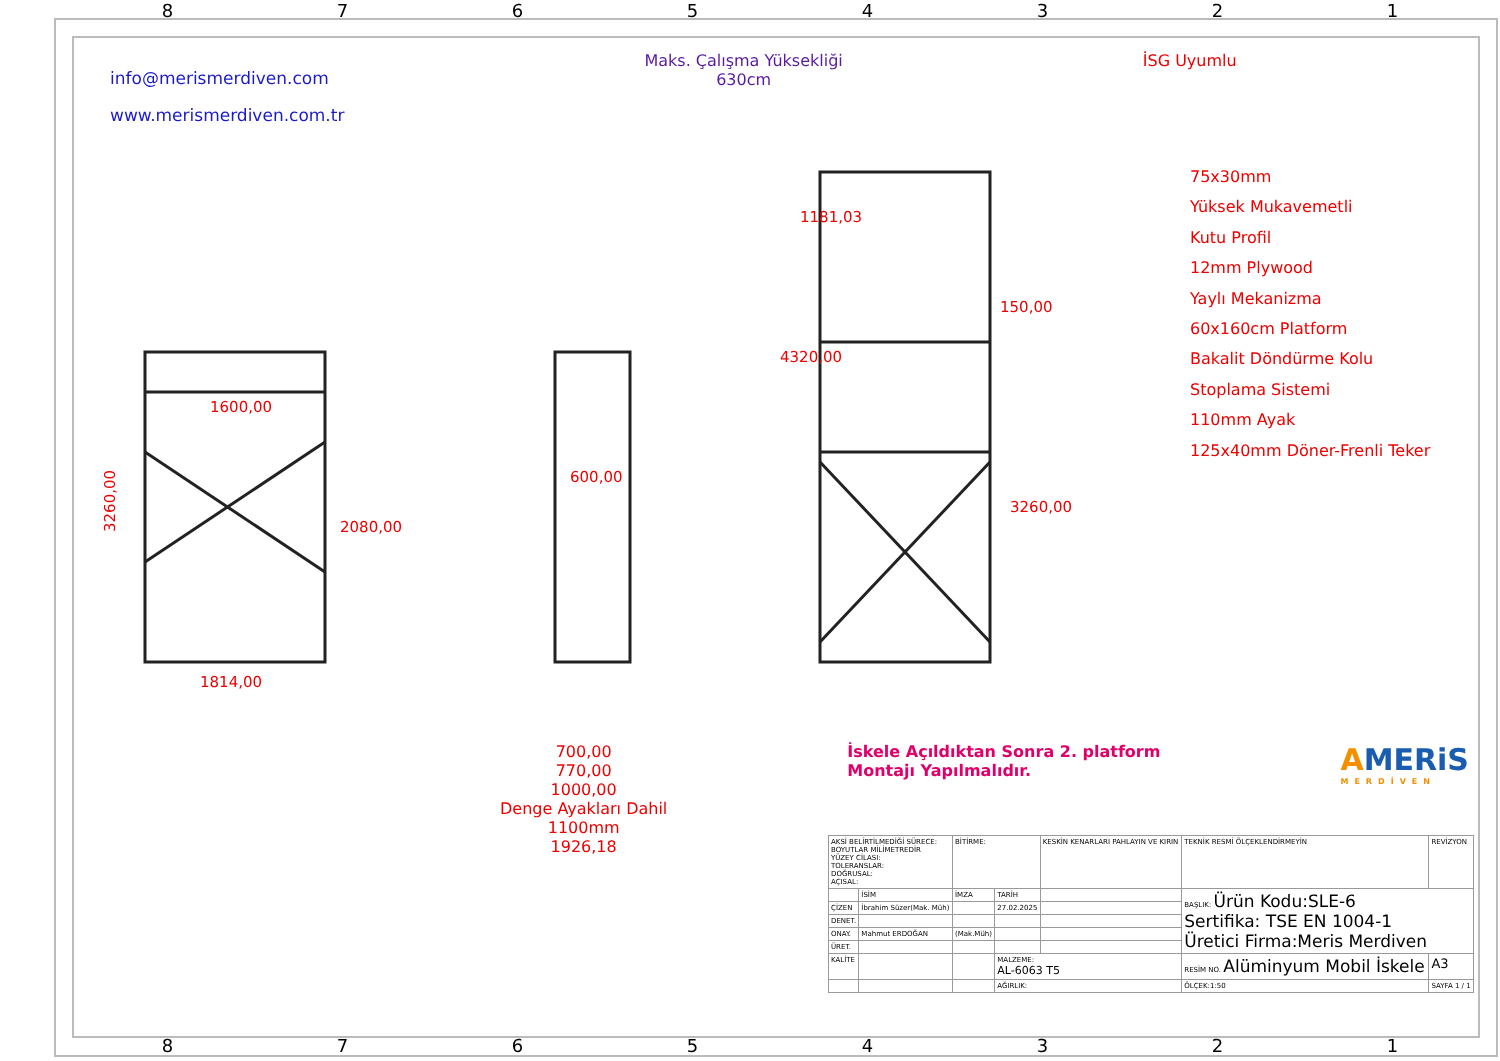87654321
info@merismerdiven.com
www.merismerdiven.com.tr
Maks. Çalışma Yüksekliği
630cm
İSG Uyumlu
1600,00
3260,00
1814,00
600,00
4320,00
3260,00
2080,00
1181,03
150,00
75x30mm
Yüksek Mukavemetli
Kutu Profil
12mm Plywood
Yaylı Mekanizma
60x160cm Platform
Bakalit Döndürme Kolu
Stoplama Sistemi
110mm Ayak
125x40mm Döner-Frenli Teker
700,00
770,00
1000,00
Denge Ayakları Dahil
1100mm
1926,18
İskele Açıldıktan Sonra 2. platform
Montajı Yapılmalıdır.
AMERiS
MERDİVEN
| AKSİ BELİRTİLMEDİĞİ SÜRECE: BOYUTLAR MİLİMETREDİR YÜZEY CİLASI: TOLERANSLAR: DOĞRUSAL: AÇISAL: | | BİTİRME: | | KESKİN KENARLARI PAHLAYIN VE KIRIN | TEKNİK RESMİ ÖLÇEKLENDİRMEYİN | | REVİZYON |
| | İSİM | İMZA | TARİH | | BAŞLIK: Ürün Kodu:SLE-6 Sertifika: TSE EN 1004-1 Üretici Firma:Meris Merdiven | | |
| ÇİZEN | İbrahim Süzer(Mak. Müh) | | 27.02.2025 | | | | |
| DENET. | | | | | | | |
| ONAY. | Mahmut ERDOĞAN | (Mak.Müh) | | | | | |
| ÜRET. | | | | | | | |
| KALİTE | | | MALZEME: AL-6063 T5 | | RESİM NO. Alüminyum Mobil İskele | | A3 |
| | | | AĞIRLIK: | | ÖLÇEK:1:50 | SAYFA 1 / 1 | |
87654321